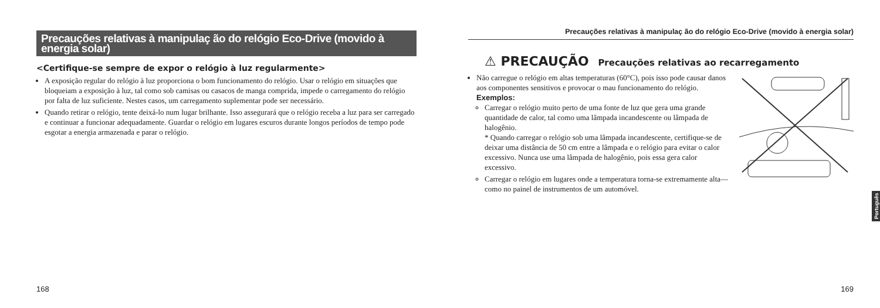Precauções relativas à manipulaç ão do relógio Eco-Drive (movido à energia solar)
<Certifique-se sempre de expor o relógio à luz regularmente>
A exposição regular do relógio à luz proporciona o bom funcionamento do relógio. Usar o relógio em situações que bloqueiam a exposição à luz, tal como sob camisas ou casacos de manga comprida, impede o carregamento do relógio por falta de luz suficiente. Nestes casos, um carregamento suplementar pode ser necessário.
Quando retirar o relógio, tente deixá-lo num lugar brilhante. Isso assegurará que o relógio receba a luz para ser carregado e continuar a funcionar adequadamente. Guardar o relógio em lugares escuros durante longos períodos de tempo pode esgotar a energia armazenada e parar o relógio.
168
Precauções relativas à manipulaç ão do relógio Eco-Drive (movido à energia solar)
⚠ PRECAUÇÃO Precauções relativas ao recarregamento
Não carregue o relógio em altas temperaturas (60°C), pois isso pode causar danos aos componentes sensitivos e provocar o mau funcionamento do relógio.
Exemplos:
Carregar o relógio muito perto de uma fonte de luz que gera uma grande quantidade de calor, tal como uma lâmpada incandescente ou lâmpada de halogênio.
* Quando carregar o relógio sob uma lâmpada incandescente, certifique-se de deixar uma distância de 50 cm entre a lâmpada e o relógio para evitar o calor excessivo. Nunca use uma lâmpada de halogênio, pois essa gera calor excessivo.
Carregar o relógio em lugares onde a temperatura torna-se extremamente alta—como no painel de instrumentos de um automóvel.
Português
169